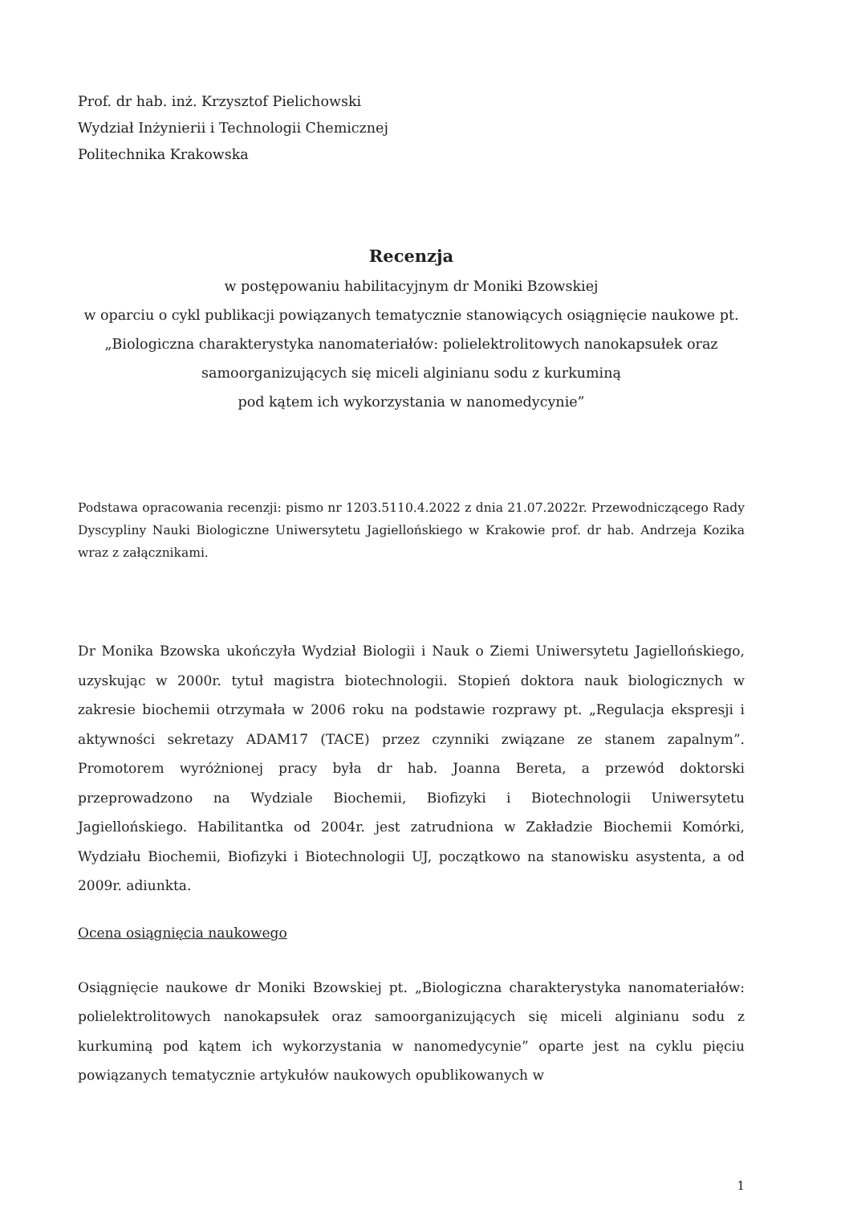Prof. dr hab. inż. Krzysztof Pielichowski
Wydział Inżynierii i Technologii Chemicznej
Politechnika Krakowska
Recenzja
w postępowaniu habilitacyjnym dr Moniki Bzowskiej
w oparciu o cykl publikacji powiązanych tematycznie stanowiących osiągnięcie naukowe pt. „Biologiczna charakterystyka nanomateriałów: polielektrolitowych nanokapsułek oraz samoorganizujących się miceli alginianu sodu z kurkuminą
pod kątem ich wykorzystania w nanomedycynie”
Podstawa opracowania recenzji: pismo nr 1203.5110.4.2022 z dnia 21.07.2022r. Przewodniczącego Rady Dyscypliny Nauki Biologiczne Uniwersytetu Jagiellońskiego w Krakowie prof. dr hab. Andrzeja Kozika wraz z załącznikami.
Dr Monika Bzowska ukończyła Wydział Biologii i Nauk o Ziemi Uniwersytetu Jagiellońskiego, uzyskując w 2000r. tytuł magistra biotechnologii. Stopień doktora nauk biologicznych w zakresie biochemii otrzymała w 2006 roku na podstawie rozprawy pt. „Regulacja ekspresji i aktywności sekretazy ADAM17 (TACE) przez czynniki związane ze stanem zapalnym”. Promotorem wyróżnionej pracy była dr hab. Joanna Bereta, a przewód doktorski przeprowadzono na Wydziale Biochemii, Biofizyki i Biotechnologii Uniwersytetu Jagiellońskiego. Habilitantka od 2004r. jest zatrudniona w Zakładzie Biochemii Komórki, Wydziału Biochemii, Biofizyki i Biotechnologii UJ, początkowo na stanowisku asystenta, a od 2009r. adiunkta.
Ocena osiągnięcia naukowego
Osiągnięcie naukowe dr Moniki Bzowskiej pt. „Biologiczna charakterystyka nanomateriałów: polielektrolitowych nanokapsułek oraz samoorganizujących się miceli alginianu sodu z kurkuminą pod kątem ich wykorzystania w nanomedycynie” oparte jest na cyklu pięciu powiązanych tematycznie artykułów naukowych opublikowanych w
1